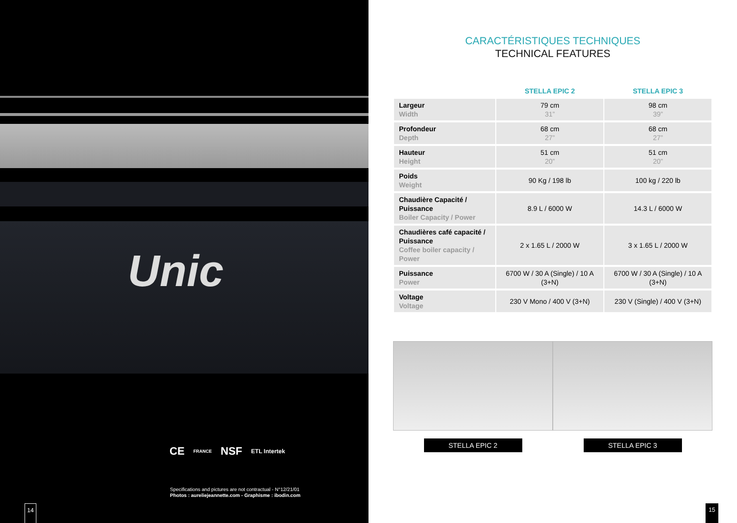Unic
CE FRANCE NSF ETL Intertek
Specifications and pictures are not contractual - N°12/21/01
Photos : aureliejeannette.com - Graphisme : ibodin.com
14
CARACTÉRISTIQUES TECHNIQUES
TECHNICAL FEATURES
| | STELLA EPIC 2 | STELLA EPIC 3 |
| --- | --- | --- |
| Largeur Width | 79 cm 31” | 98 cm 39” |
| Profondeur Depth | 68 cm 27” | 68 cm 27” |
| Hauteur Height | 51 cm 20” | 51 cm 20” |
| Poids Weight | 90 Kg / 198 lb | 100 kg / 220 lb |
| Chaudière Capacité / Puissance Boiler Capacity / Power | 8.9 L / 6000 W | 14.3 L / 6000 W |
| Chaudières café capacité / Puissance Coffee boiler capacity / Power | 2 x 1.65 L / 2000 W | 3 x 1.65 L / 2000 W |
| Puissance Power | 6700 W / 30 A (Single) / 10 A (3+N) | 6700 W / 30 A (Single) / 10 A (3+N) |
| Voltage Voltage | 230 V Mono / 400 V (3+N) | 230 V (Single) / 400 V (3+N) |
STELLA EPIC 2 STELLA EPIC 3
15